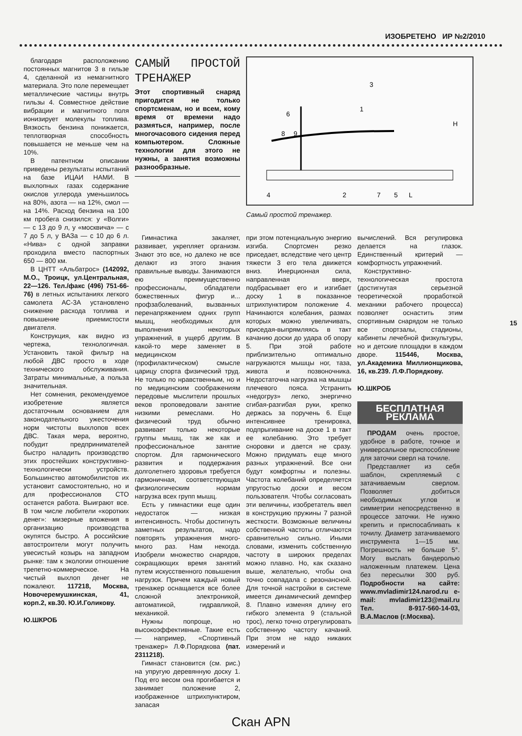ИЗОБРЕТЕНО ИР №2/2010
благодаря расположению постоянных магнитов 3 в гильзе 4, сделанной из немагнитного материала. Это поле перемещает металлические частицы внутрь гильзы 4. Совместное действие вибрации и магнитного поля ионизирует молекулы топлива. Вязкость бензина понижается, теплотворная способность повышается не меньше чем на 10%.
В патентном описании приведены результаты испытаний на базе ИЦАИ НАМИ. В выхлопных газах содержание окислов углерода уменьшилось на 80%, азота — на 12%, смол — на 14%. Расход бензина на 100 км пробега снизился: у «Волги» — с 13 до 9 л, у «москвича» — с 7 до 5 л, у ВАЗа — с 10 до 6 л. «Нива» с одной заправки проходила вместо паспортных 650 — 800 км.
В ЦНТТ «Альбатрос» (142092, М.О., Троицк, ул.Центральная, 22—126. Тел./факс (496) 751-66-76) в летных испытаниях легкого самолета АС-3А установлено снижение расхода топлива и повышение приемистости двигателя.
Конструкция, как видно из чертежа, технологичная. Установить такой фильтр на любой ДВС просто в ходе технического обслуживания. Затраты минимальные, а польза значительная.
Нет сомнения, рекомендуемое изобретение является достаточным основанием для законодательного ужесточения норм чистоты выхлопов всех ДВС. Такая мера, вероятно, побудит предпринимателей быстро наладить производство этих простейших конструктивно-технологически устройств. Большинство автомобилистов их установит самостоятельно, но и для профессионалов СТО останется работа. Выиграют все. В том числе любители «коротких денег»: мизерные вложения в организацию производства окупятся быстро. А российские автостроители могут получить увесистый козырь на западном рынке: там к экологии отношение трепетно-коммерческое. На чистый выхлоп денег не пожалеют. 117218, Москва, Новочеремушкинская, 41, корп.2, кв.30. Ю.И.Голикову.
Ю.ШКРОБ
САМЫЙ ПРОСТОЙ ТРЕНАЖЕР
Этот спортивный снаряд пригодится не только спортсменам, но и всем, кому время от времени надо размяться, например, после многочасового сидения перед компьютером. Сложные технологии для этого не нужны, а занятия возможны разнообразные.
8
9
6
1
3
H
4
2
7
5
L
Самый простой тренажер.
Гимнастика закаляет, развивает, укрепляет организм. Знают это все, но далеко не все делают из этого знания правильные выводы. Занимаются ею преимущественно профессионалы, обладатели божественных фигур и... профзаболеваний, вызванных перенапряжением одних групп мышц, необходимых для выполнения некоторых упражнений, в ущерб другим. В какой-то мере заменяет в медицинском (профилактическом) смысле царицу спорта физический труд. Не только по нравственным, но и по медицинским соображениям передовые мыслители прошлых веков проповедовали занятие низкими ремеслами. Но физический труд обычно развивает только некоторые группы мышц, так же как и профессиональное занятие спортом. Для гармонического развития и поддержания долголетнего здоровья требуется гармоничная, соответствующая физиологическим нормам нагрузка всех групп мышц.
Есть у гимнастики еще один недостаток — низкая интенсивность. Чтобы достигнуть заметных результатов, надо повторять упражнения много-много раз. Нам некогда. Изобрели множество снарядов, сокращающих время занятий путем искусственного повышения нагрузок. Причем каждый новый тренажер оснащается все более сложной электроникой, автоматикой, гидравликой, механикой.
Нужны попроще, но высокоэффективные. Такие есть — например, «Спортивный тренажер» Л.Ф.Порядкова (пат. 2311218).
Гимнаст становится (см. рис.) на упругую деревянную доску 1. Под его весом она прогибается и занимает положение 2, изображенное штрихпунктиром, запасая
при этом потенциальную энергию изгиба. Спортсмен резко приседает, вследствие чего центр тяжести 3 его тела движется вниз. Инерционная сила, направленная вверх, подбрасывает его и изгибает доску 1 в показанное штрихпунктиром положение 4. Начинаются колебания, размах которых можно увеличивать, приседая-выпрямляясь в такт качанию доски до удара об опору 5. При этой работе приблизительно оптимально нагружаются мышцы ног, таза, живота и позвоночника. Недостаточна нагрузка на мышцы плечевого пояса. Устранить «недогруз» легко, энергично сгибая-разгибая руки, крепко держась за поручень 6. Еще интенсивнее тренировка, подпрыгивание на доске 1 в такт ее колебанию. Это требует сноровки и дается не сразу. Можно придумать еще много разных упражнений. Все они будут комфортны и полезны. Частота колебаний определяется упругостью доски и весом пользователя. Чтобы согласовать эти величины, изобретатель ввел в конструкцию пружины 7 разной жесткости. Возможные величины собственной частоты отличаются сравнительно сильно. Иными словами, изменить собственную частоту в широких пределах можно плавно. Но, как сказано выше, желательно, чтобы она точно совпадала с резонансной. Для точной настройки в системе имеется динамический демпфер 8. Плавно изменяя длину его гибкого элемента 9 (стальной трос), легко точно отрегулировать собственную частоту качаний. При этом не надо никаких измерений и
вычислений. Вся регулировка делается на глазок. Единственный критерий — комфортность упражнений.
Конструктивно-технологическая простота (достигнутая серьезной теоретической проработкой механики рабочего процесса) позволяет оснастить этим спортивным снарядом не только все спортзалы, стадионы, кабинеты лечебной физкультуры, но и детские площадки в каждом дворе. 115446, Москва, ул.Академика Миллионщикова, 16, кв.239. Л.Ф.Порядкову.
Ю.ШКРОБ
БЕСПЛАТНАЯ РЕКЛАМА
ПРОДАМ очень простое, удобное в работе, точное и универсальное приспособление для заточки сверл на точиле.
Представляет из себя шаблон, скрепляемый с затачиваемым сверлом. Позволяет добиться необходимых углов и симметрии непосредственно в процессе заточки. Не нужно крепить и приспосабливать к точилу. Диаметр затачиваемого инструмента 1—15 мм. Погрешность не больше 5°. Могу выслать бандеролью наложенным платежем. Цена без пересылки 300 руб. Подробности на сайте: www.mvladimir124.narod.ru e-mail: mvladimir123@mail.ru Тел. 8-917-560-14-03, В.А.Маслов (г.Москва).
15
Скан APN